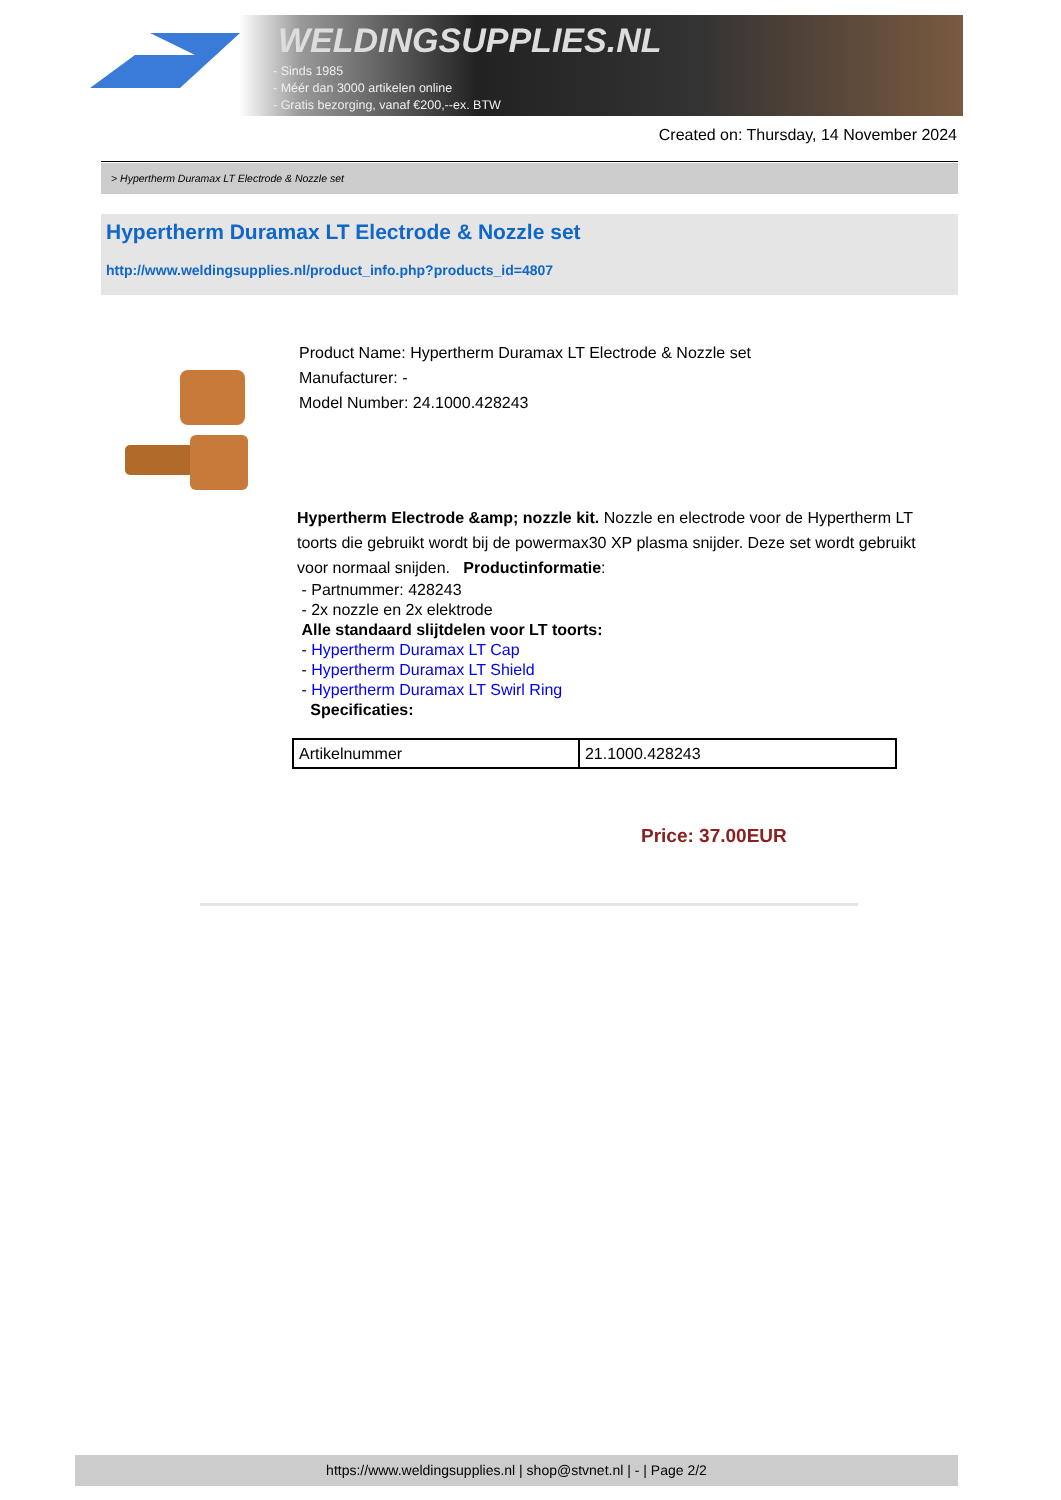WELDINGSUPPLIES.NL
- Sinds 1985
- Méér dan 3000 artikelen online
- Gratis bezorging, vanaf €200,--ex. BTW
Created on: Thursday, 14 November 2024
> Hypertherm Duramax LT Electrode & Nozzle set
Hypertherm Duramax LT Electrode & Nozzle set
http://www.weldingsupplies.nl/product_info.php?products_id=4807
Product Name: Hypertherm Duramax LT Electrode & Nozzle set
Manufacturer: -
Model Number: 24.1000.428243
Hypertherm Electrode &amp; nozzle kit. Nozzle en electrode voor de Hypertherm LT toorts die gebruikt wordt bij de powermax30 XP plasma snijder. Deze set wordt gebruikt voor normaal snijden. Productinformatie:
- Partnummer: 428243
- 2x nozzle en 2x elektrode
Alle standaard slijtdelen voor LT toorts:
- Hypertherm Duramax LT Cap
- Hypertherm Duramax LT Shield
- Hypertherm Duramax LT Swirl Ring
Specificaties:
| Artikelnummer | 21.1000.428243 |
Price: 37.00EUR
https://www.weldingsupplies.nl | shop@stvnet.nl | - | Page 2/2